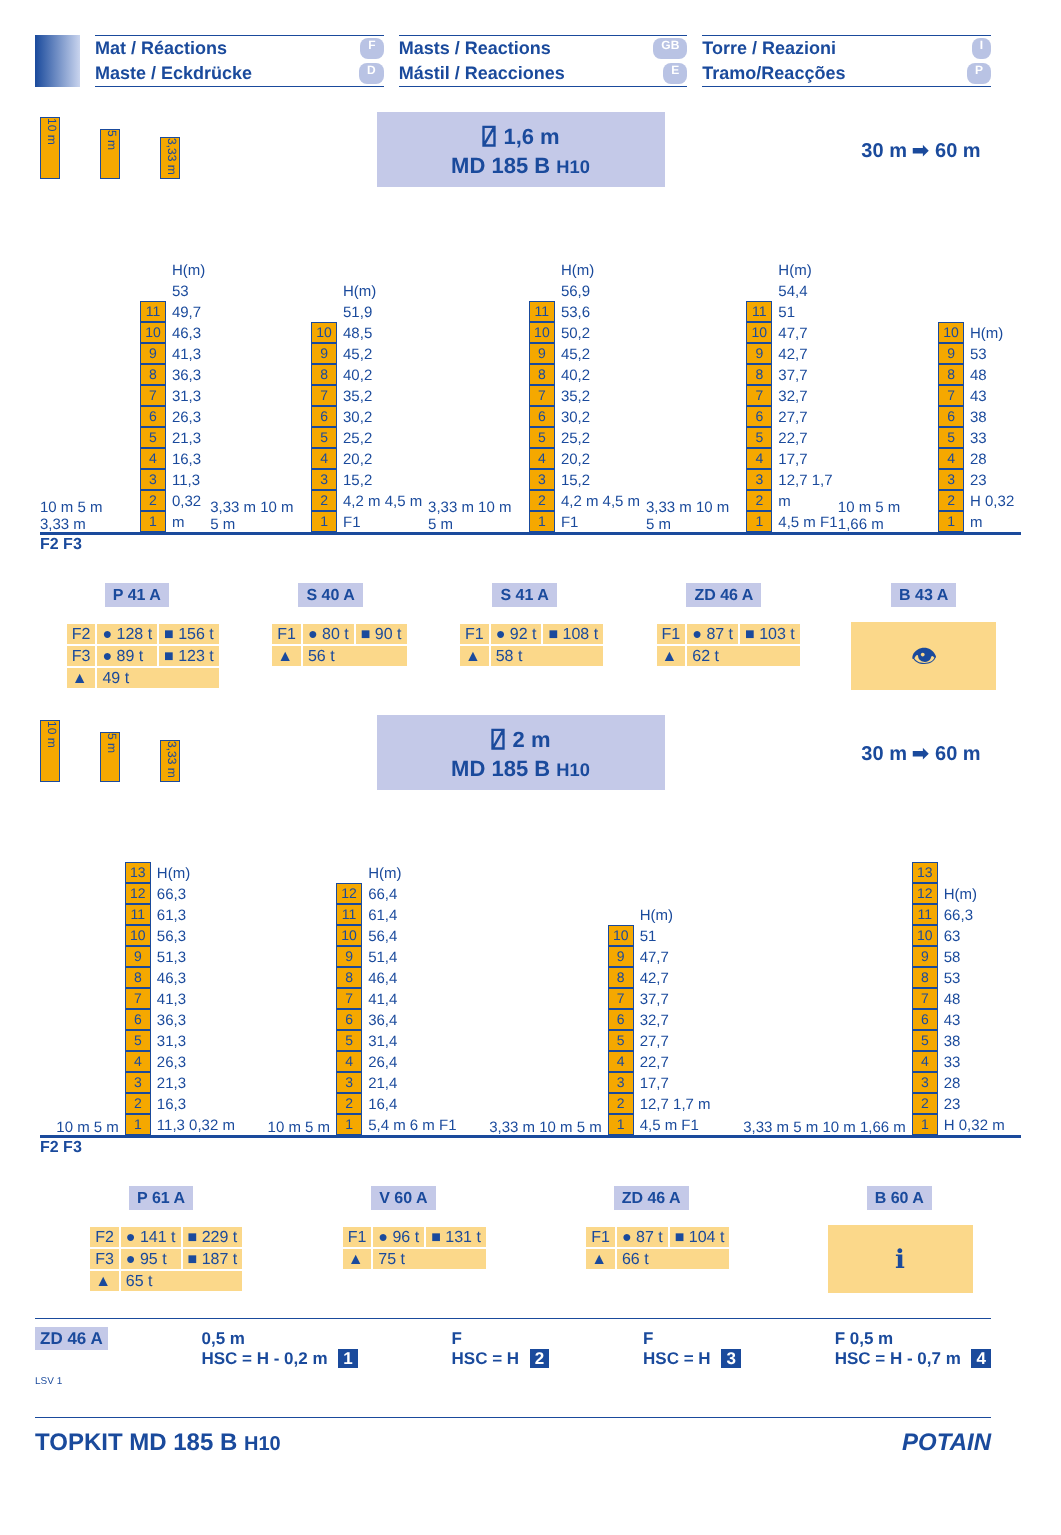Mat / Réactions F
Maste / Eckdrücke D
Masts / Reactions GB
Mástil / Reacciones E
Torre / Reazioni I
Tramo/Reacções P
10 m 5 m 3,33 m
⍁ 1,6 m
MD 185 B H10
30 m ➡ 60 m
10 m 5 m 3,33 m
11
10
987654321
H(m)
53
49,7
46,3
41,3
36,3
31,3
26,3
21,3
16,3
11,3
0,32 m
3,33 m 10 m 5 m
10
987654321
H(m)
51,9
48,5
45,2
40,2
35,2
30,2
25,2
20,2
15,2
4,2 m 4,5 m F1
3,33 m 10 m 5 m
11
10
987654321
H(m)
56,9
53,6
50,2
45,2
40,2
35,2
30,2
25,2
20,2
15,2
4,2 m 4,5 m F1
3,33 m 10 m 5 m
11
10
987654321
H(m)
54,4
51
47,7
42,7
37,7
32,7
27,7
22,7
17,7
12,7 1,7 m
4,5 m F1
10 m 5 m 1,66 m
10
987654321
H(m)
53
48
43
38
33
28
23
H 0,32 m
F2 F3
P 41 A S 40 A S 41 A ZD 46 A B 43 A
| F2 | ● 128 t | ■ 156 t |
| F3 | ● 89 t | ■ 123 t |
| ▲ | 49 t | |
| F1 | ● 80 t | ■ 90 t |
| ▲ | 56 t | |
| F1 | ● 92 t | ■ 108 t |
| ▲ | 58 t | |
| F1 | ● 87 t | ■ 103 t |
| ▲ | 62 t | |
👁
10 m 5 m 3,33 m
⍁ 2 m
MD 185 B H10
30 m ➡ 60 m
10 m 5 m
13
12
11
10
987654321
H(m)
66,3
61,3
56,3
51,3
46,3
41,3
36,3
31,3
26,3
21,3
16,3
11,3 0,32 m
10 m 5 m
12
11
10
987654321
H(m)
66,4
61,4
56,4
51,4
46,4
41,4
36,4
31,4
26,4
21,4
16,4
5,4 m 6 m F1
3,33 m 10 m 5 m
10
987654321
H(m)
51
47,7
42,7
37,7
32,7
27,7
22,7
17,7
12,7 1,7 m
4,5 m F1
3,33 m 5 m 10 m 1,66 m
13
12
11
10
987654321
H(m)
66,3
63
58
53
48
43
38
33
28
23
H 0,32 m
F2 F3
P 61 A V 60 A ZD 46 A B 60 A
| F2 | ● 141 t | ■ 229 t |
| F3 | ● 95 t | ■ 187 t |
| ▲ | 65 t | |
| F1 | ● 96 t | ■ 131 t |
| ▲ | 75 t | |
| F1 | ● 87 t | ■ 104 t |
| ▲ | 66 t | |
ℹ
ZD 46 A
LSV 1
0,5 m
HSC = H - 0,2 m 1
F
HSC = H 2
F
HSC = H 3
F 0,5 m
HSC = H - 0,7 m 4
TOPKIT MD 185 B H10
POTAIN